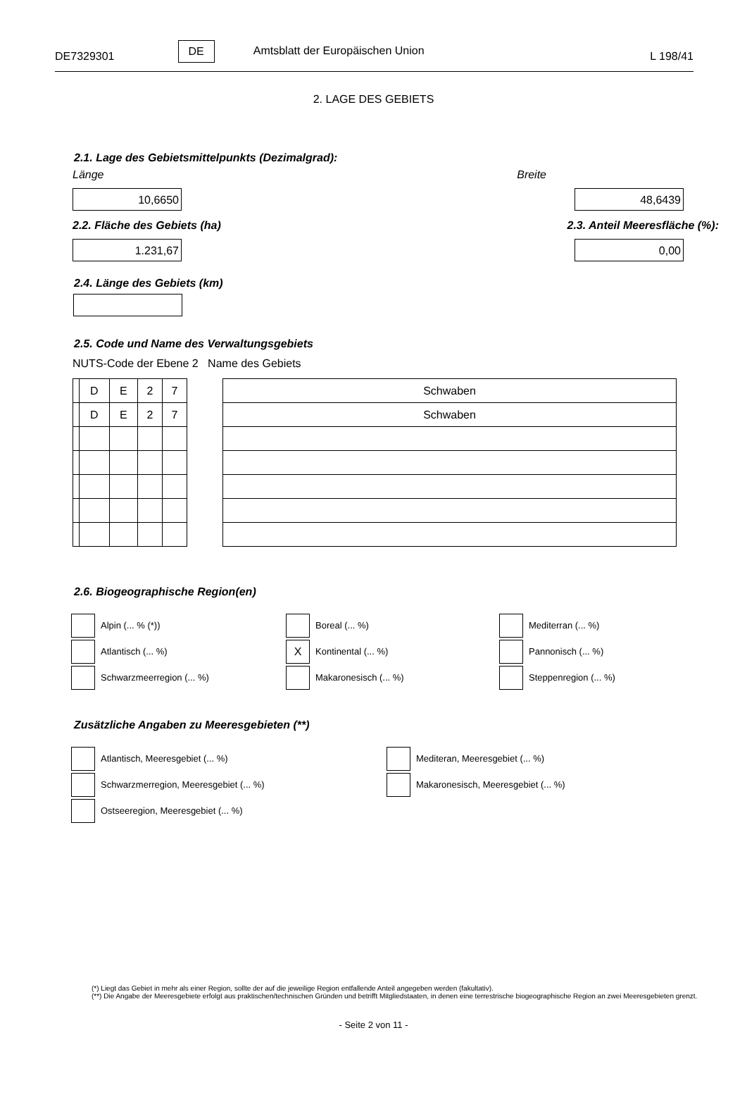DE7329301 DE Amtsblatt der Europäischen Union L 198/41
2. LAGE DES GEBIETS
2.1. Lage des Gebietsmittelpunkts (Dezimalgrad):
Länge Breite
10,6650 48,6439
2.2. Fläche des Gebiets (ha) 2.3. Anteil Meeresfläche (%):
1.231,67 0,00
2.4. Länge des Gebiets (km)
2.5. Code und Name des Verwaltungsgebiets
NUTS-Code der Ebene 2 Name des Gebiets
| | D | E | 2 | 7 |
| | D | E | 2 | 7 |
| Schwaben |
| Schwaben |
2.6. Biogeographische Region(en)
Alpin (... % (*))
Boreal (... %)
Mediterran (... %)
Atlantisch (... %)
X Kontinental (... %)
Pannonisch (... %)
Schwarzmeerregion (... %)
Makaronesisch (... %)
Steppenregion (... %)
Zusätzliche Angaben zu Meeresgebieten (**)
Atlantisch, Meeresgebiet (... %)
Mediteran, Meeresgebiet (... %)
Schwarzmerregion, Meeresgebiet (... %)
Makaronesisch, Meeresgebiet (... %)
Ostseeregion, Meeresgebiet (... %)
(*) Liegt das Gebiet in mehr als einer Region, sollte der auf die jeweilige Region entfallende Anteil angegeben werden (fakultativ).
(**) Die Angabe der Meeresgebiete erfolgt aus praktischen/technischen Gründen und betrifft Mitgliedstaaten, in denen eine terrestrische biogeographische Region an zwei Meeresgebieten grenzt.
- Seite 2 von 11 -